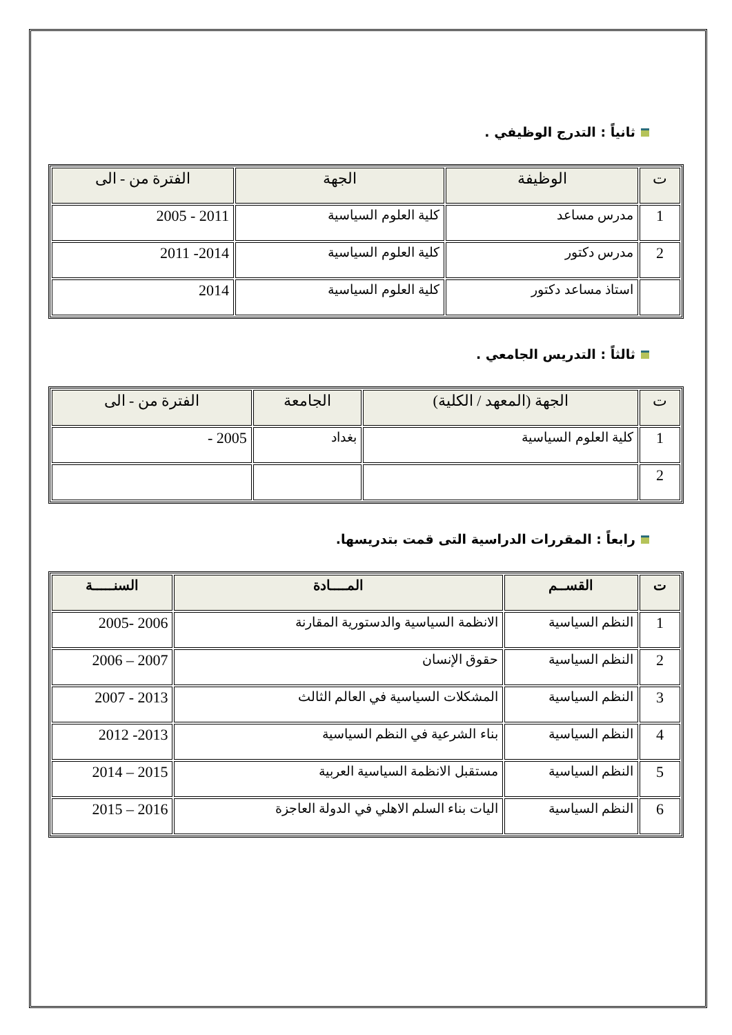ثانياً : التدرج الوظيفي .
| ت | الوظيفة | الجهة | الفترة من - الى |
| --- | --- | --- | --- |
| 1 | مدرس مساعد | كلية العلوم السياسية | 2011 - 2005 |
| 2 | مدرس دكتور | كلية العلوم السياسية | 2014- 2011 |
| | استاذ مساعد دكتور | كلية العلوم السياسية | 2014 |
ثالثاً : التدريس الجامعي .
| ت | الجهة (المعهد / الكلية) | الجامعة | الفترة من - الى |
| --- | --- | --- | --- |
| 1 | كلية العلوم السياسية | بغداد | 2005 - |
| 2 | | | |
رابعاً : المقررات الدراسية التى قمت بتدريسها.
| ت | القســم | المــــادة | السنـــــة |
| --- | --- | --- | --- |
| 1 | النظم السياسية | الانظمة السياسية والدستورية المقارنة | 2006 -2005 |
| 2 | النظم السياسية | حقوق الإنسان | 2007 – 2006 |
| 3 | النظم السياسية | المشكلات السياسية في العالم الثالث | 2013 - 2007 |
| 4 | النظم السياسية | بناء الشرعية في النظم السياسية | 2013- 2012 |
| 5 | النظم السياسية | مستقبل الانظمة السياسية العربية | 2015 – 2014 |
| 6 | النظم السياسية | اليات بناء السلم الاهلي في الدولة العاجزة | 2016 – 2015 |